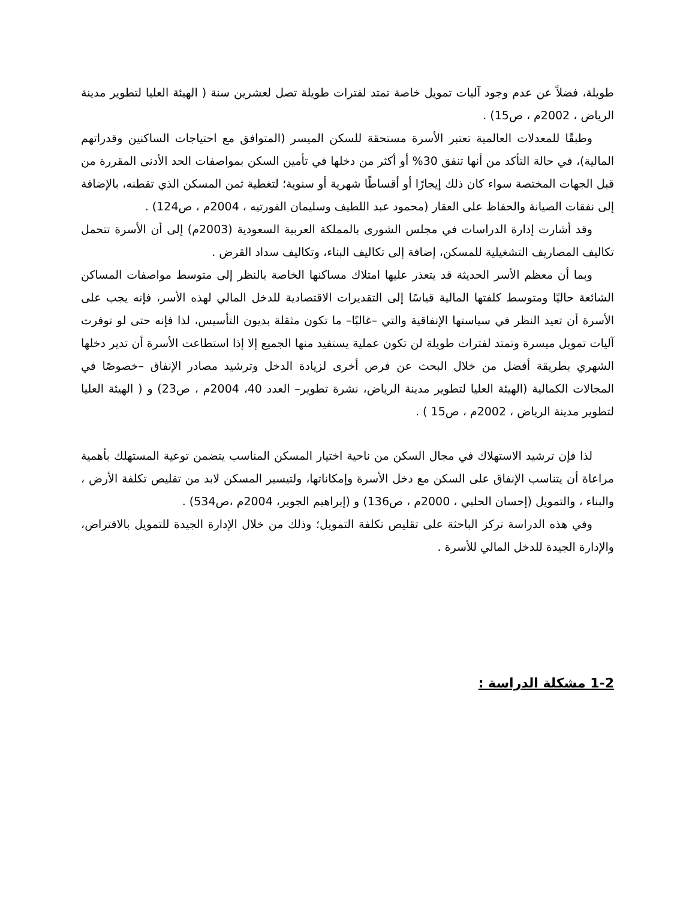طويلة، فضلاً عن عدم وجود آليات تمويل خاصة تمتد لفترات طويلة تصل لعشرين سنة ( الهيئة العليا لتطوير مدينة الرياض ، 2002م ، ص15) .
وطبقًا للمعدلات العالمية تعتبر الأسرة مستحقة للسكن الميسر (المتوافق مع احتياجات الساكنين وقدراتهم المالية)، في حالة التأكد من أنها تنفق 30% أو أكثر من دخلها في تأمين السكن بمواصفات الحد الأدنى المقررة من قبل الجهات المختصة سواء كان ذلك إيجارًا أو أقساطًا شهرية أو سنوية؛ لتغطية ثمن المسكن الذي تقطنه، بالإضافة إلى نفقات الصيانة والحفاظ على العقار (محمود عبد اللطيف وسليمان الفورتيه ، 2004م ، ص124) .
وقد أشارت إدارة الدراسات في مجلس الشورى بالمملكة العربية السعودية (2003م) إلى أن الأسرة تتحمل تكاليف المصاريف التشغيلية للمسكن، إضافة إلى تكاليف البناء، وتكاليف سداد القرض .
وبما أن معظم الأسر الحديثة قد يتعذر عليها امتلاك مساكنها الخاصة بالنظر إلى متوسط مواصفات المساكن الشائعة حاليًا ومتوسط كلفتها المالية قياسًا إلى التقديرات الاقتصادية للدخل المالي لهذه الأسر، فإنه يجب على الأسرة أن تعيد النظر في سياستها الإنفاقية والتي –غالبًا– ما تكون مثقلة بديون التأسيس، لذا فإنه حتى لو توفرت آليات تمويل ميسرة وتمتد لفترات طويلة لن تكون عملية يستفيد منها الجميع إلا إذا استطاعت الأسرة أن تدير دخلها الشهري بطريقة أفضل من خلال البحث عن فرص أخرى لزيادة الدخل وترشيد مصادر الإنفاق –خصوصًا في المجالات الكمالية (الهيئة العليا لتطوير مدينة الرياض، نشرة تطوير– العدد 40، 2004م ، ص23) و ( الهيئة العليا لتطوير مدينة الرياض ، 2002م ، ص15 ) .
لذا فإن ترشيد الاستهلاك في مجال السكن من ناحية اختيار المسكن المناسب يتضمن توعية المستهلك بأهمية مراعاة أن يتناسب الإنفاق على السكن مع دخل الأسرة وإمكاناتها، ولتيسير المسكن لابد من تقليص تكلفة الأرض ، والبناء ، والتمويل (إحسان الحلبي ، 2000م ، ص136) و (إبراهيم الجوير، 2004م ،ص534) .
وفي هذه الدراسة تركز الباحثة على تقليص تكلفة التمويل؛ وذلك من خلال الإدارة الجيدة للتمويل بالاقتراض، والإدارة الجيدة للدخل المالي للأسرة .
1-2 مشكلة الدراسة :